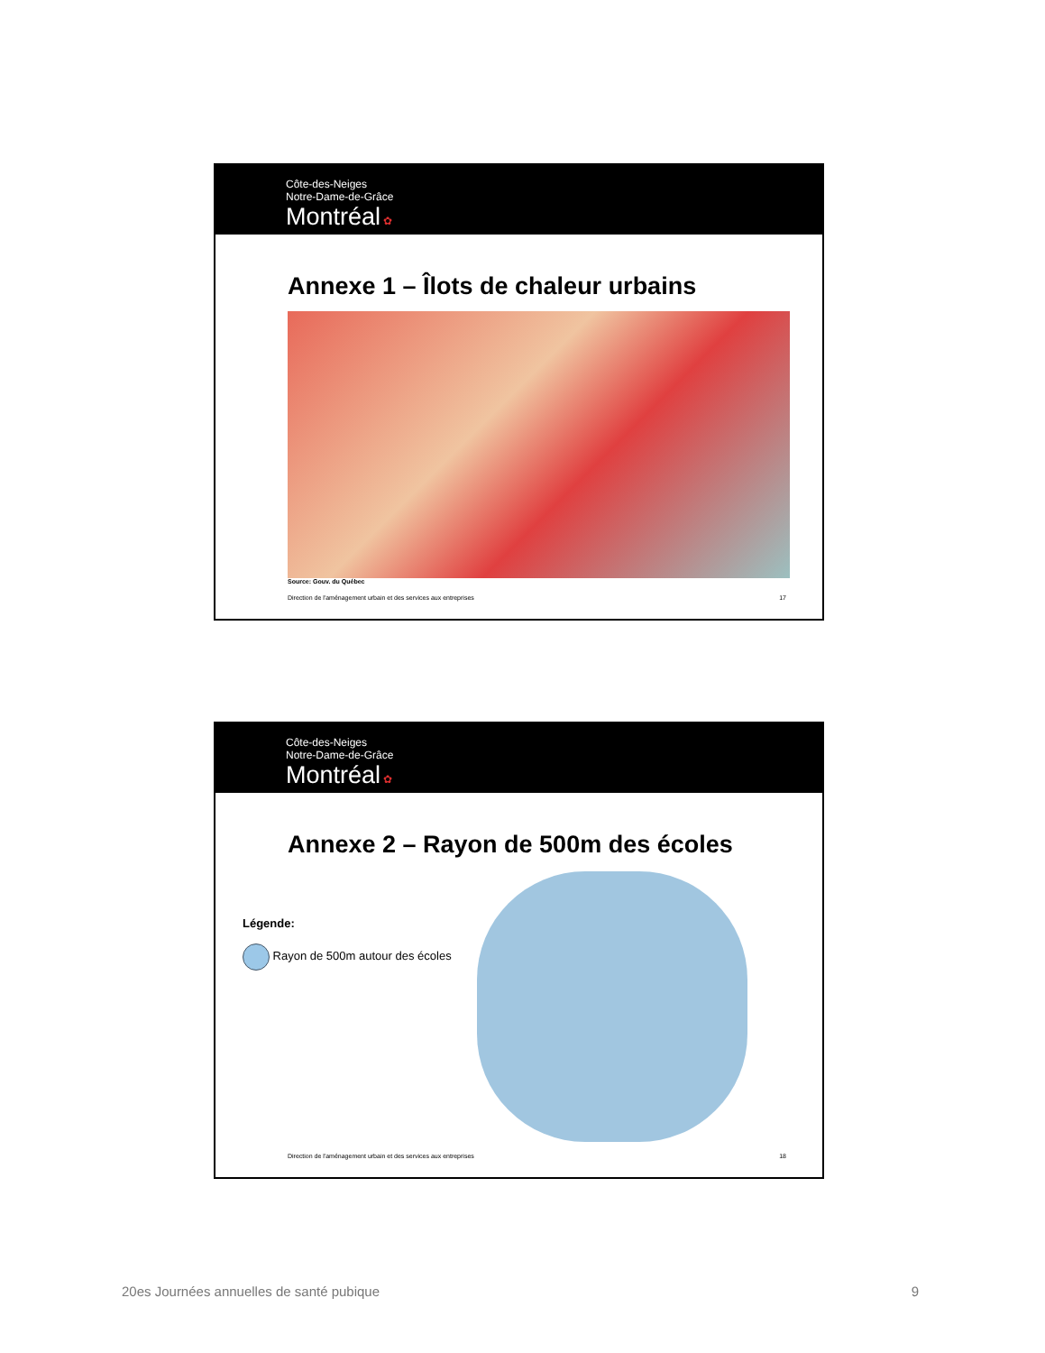Côte-des-Neiges
Notre-Dame-de-Grâce
Montréal ✿
Annexe 1 – Îlots de chaleur urbains
Source: Gouv. du Québec
Direction de l'aménagement urbain et des services aux entreprises 17
Côte-des-Neiges
Notre-Dame-de-Grâce
Montréal ✿
Annexe 2 – Rayon de 500m des écoles
Légende:
Rayon de 500m autour des écoles
Direction de l'aménagement urbain et des services aux entreprises 18
20es Journées annuelles de santé pubique 9